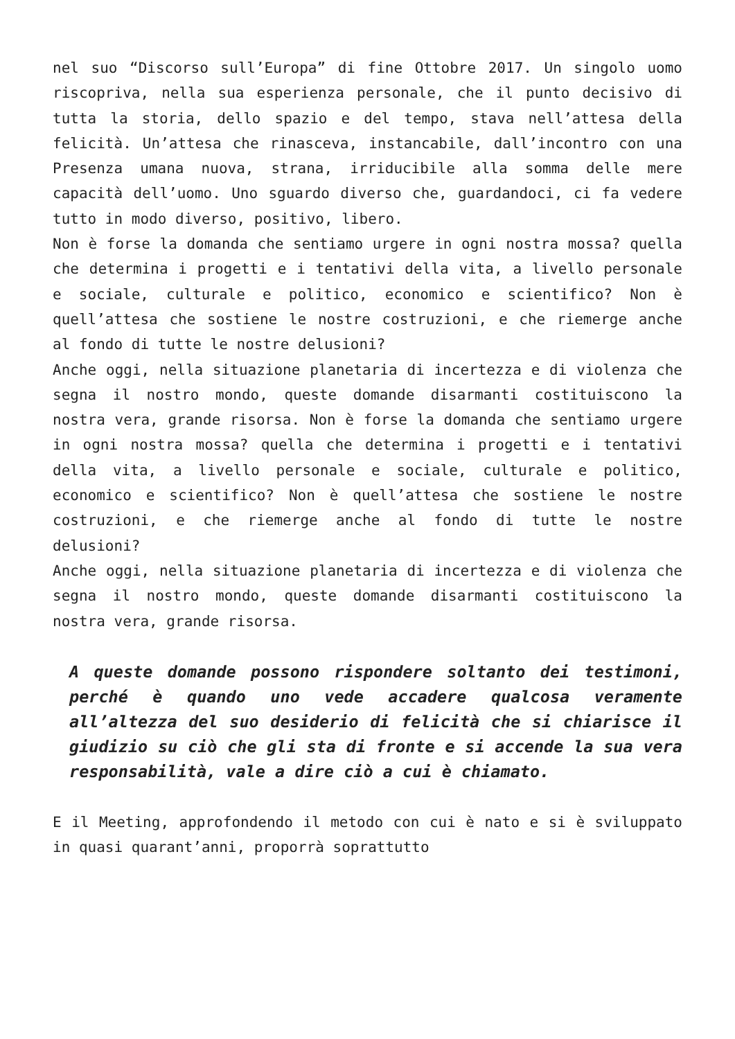nel suo “Discorso sull’Europa” di fine Ottobre 2017. Un singolo uomo riscopriva, nella sua esperienza personale, che il punto decisivo di tutta la storia, dello spazio e del tempo, stava nell’attesa della felicità. Un’attesa che rinasceva, instancabile, dall’incontro con una Presenza umana nuova, strana, irriducibile alla somma delle mere capacità dell’uomo. Uno sguardo diverso che, guardandoci, ci fa vedere tutto in modo diverso, positivo, libero.
Non è forse la domanda che sentiamo urgere in ogni nostra mossa? quella che determina i progetti e i tentativi della vita, a livello personale e sociale, culturale e politico, economico e scientifico? Non è quell’attesa che sostiene le nostre costruzioni, e che riemerge anche al fondo di tutte le nostre delusioni?
Anche oggi, nella situazione planetaria di incertezza e di violenza che segna il nostro mondo, queste domande disarmanti costituiscono la nostra vera, grande risorsa. Non è forse la domanda che sentiamo urgere in ogni nostra mossa? quella che determina i progetti e i tentativi della vita, a livello personale e sociale, culturale e politico, economico e scientifico? Non è quell’attesa che sostiene le nostre costruzioni, e che riemerge anche al fondo di tutte le nostre delusioni?
Anche oggi, nella situazione planetaria di incertezza e di violenza che segna il nostro mondo, queste domande disarmanti costituiscono la nostra vera, grande risorsa.
A queste domande possono rispondere soltanto dei testimoni, perché è quando uno vede accadere qualcosa veramente all’altezza del suo desiderio di felicità che si chiarisce il giudizio su ciò che gli sta di fronte e si accende la sua vera responsabilità, vale a dire ciò a cui è chiamato.
E il Meeting, approfondendo il metodo con cui è nato e si è sviluppato in quasi quarant’anni, proporrà soprattutto